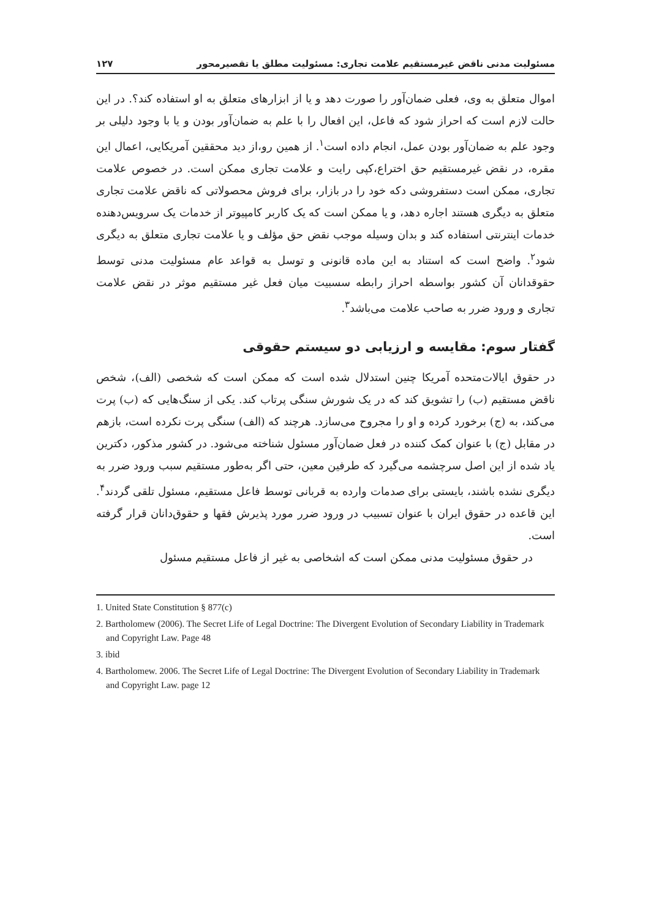مسئولیت مدنی ناقض غیرمستقیم علامت تجاری: مسئولیت مطلق یا تقصیرمحور ۱۲۷
اموال متعلق به وی، فعلی ضمان‌آور را صورت دهد و یا از ابزارهای متعلق به او استفاده کند؟. در این حالت لازم است که احراز شود که فاعل، این افعال را با علم به ضمان‌آور بودن و یا با وجود دلیلی بر وجود علم به ضمان‌آور بودن عمل، انجام داده است<sup>۱</sup>. از همین رو،از دید محققین آمریکایی، اعمال این مقره، در نقض غیرمستقیم حق اختراع،کپی رایت و علامت تجاری ممکن است. در خصوص علامت تجاری، ممکن است دستفروشی دکه خود را در بازار، برای فروش محصولاتی که ناقض علامت تجاری متعلق به دیگری هستند اجاره دهد، و یا ممکن است که یک کاربر کامپیوتر از خدمات یک سرویس‌دهنده خدمات اینترنتی استفاده کند و بدان وسیله موجب نقض حق مؤلف و یا علامت تجاری متعلق به دیگری شود<sup>۲</sup>. واضح است که استناد به این ماده قانونی و توسل به قواعد عام مسئولیت مدنی توسط حقوقدانان آن کشور بواسطه احراز رابطه سسبیت میان فعل غیر مستقیم موثر در نقض علامت تجاری و ورود ضرر به صاحب علامت می‌باشد<sup>۳</sup>.
گفتار سوم: مقایسه و ارزیابی دو سیستم حقوقی
در حقوق ایالات‌متحده آمریکا چنین استدلال شده است که ممکن است که شخصی (الف)، شخص ناقض مستقیم (ب) را تشویق کند که در یک شورش سنگی پرتاب کند. یکی از سنگ‌هایی که (ب) پرت می‌کند، به (ج) برخورد کرده و او را مجروح می‌سازد. هرچند که (الف) سنگی پرت نکرده است، بازهم در مقابل (ج) با عنوان کمک کننده در فعل ضمان‌آور مسئول شناخته می‌شود. در کشور مذکور، دکترین یاد شده از این اصل سرچشمه می‌گیرد که طرفین معین، حتی اگر به‌طور مستقیم سبب ورود ضرر به دیگری نشده باشند، بایستی برای صدمات وارده به قربانی توسط فاعل مستقیم، مسئول تلقی گردند<sup>۴</sup>. این قاعده در حقوق ایران با عنوان تسبیب در ورود ضرر مورد پذیرش فقها و حقوق‌دانان قرار گرفته است.
در حقوق مسئولیت مدنی ممکن است که اشخاصی به غیر از فاعل مستقیم مسئول
1. United State Constitution § 877(c)
2. Bartholomew (2006). The Secret Life of Legal Doctrine: The Divergent Evolution of Secondary Liability in Trademark and Copyright Law. Page 48
3. ibid
4. Bartholomew. 2006. The Secret Life of Legal Doctrine: The Divergent Evolution of Secondary Liability in Trademark and Copyright Law. page 12